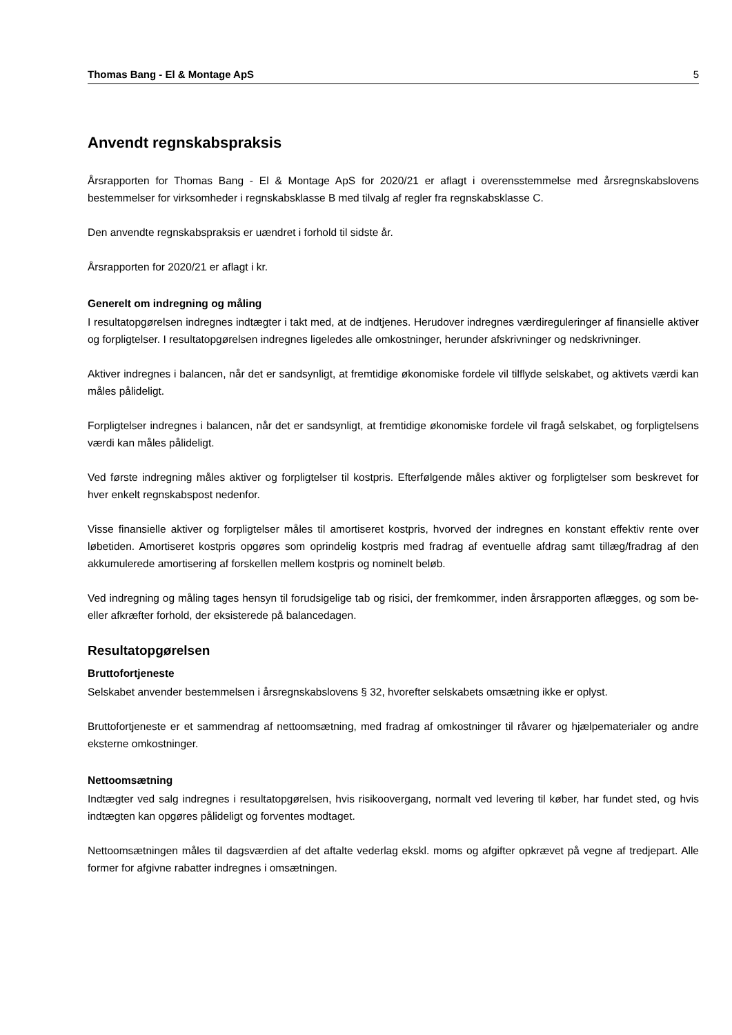Thomas Bang - El & Montage ApS 5
Anvendt regnskabspraksis
Årsrapporten for Thomas Bang - El & Montage ApS for 2020/21 er aflagt i overensstemmelse med årsregnskabslovens bestemmelser for virksomheder i regnskabsklasse B med tilvalg af regler fra regnskabsklasse C.
Den anvendte regnskabspraksis er uændret i forhold til sidste år.
Årsrapporten for 2020/21 er aflagt i kr.
Generelt om indregning og måling
I resultatopgørelsen indregnes indtægter i takt med, at de indtjenes. Herudover indregnes værdireguleringer af finansielle aktiver og forpligtelser. I resultatopgørelsen indregnes ligeledes alle omkostninger, herunder afskrivninger og nedskrivninger.
Aktiver indregnes i balancen, når det er sandsynligt, at fremtidige økonomiske fordele vil tilflyde selskabet, og aktivets værdi kan måles pålideligt.
Forpligtelser indregnes i balancen, når det er sandsynligt, at fremtidige økonomiske fordele vil fragå selskabet, og forpligtelsens værdi kan måles pålideligt.
Ved første indregning måles aktiver og forpligtelser til kostpris. Efterfølgende måles aktiver og forpligtelser som beskrevet for hver enkelt regnskabspost nedenfor.
Visse finansielle aktiver og forpligtelser måles til amortiseret kostpris, hvorved der indregnes en konstant effektiv rente over løbetiden. Amortiseret kostpris opgøres som oprindelig kostpris med fradrag af eventuelle afdrag samt tillæg/fradrag af den akkumulerede amortisering af forskellen mellem kostpris og nominelt beløb.
Ved indregning og måling tages hensyn til forudsigelige tab og risici, der fremkommer, inden årsrapporten aflægges, og som be- eller afkræfter forhold, der eksisterede på balancedagen.
Resultatopgørelsen
Bruttofortjeneste
Selskabet anvender bestemmelsen i årsregnskabslovens § 32, hvorefter selskabets omsætning ikke er oplyst.
Bruttofortjeneste er et sammendrag af nettoomsætning, med fradrag af omkostninger til råvarer og hjælpematerialer og andre eksterne omkostninger.
Nettoomsætning
Indtægter ved salg indregnes i resultatopgørelsen, hvis risikoovergang, normalt ved levering til køber, har fundet sted, og hvis indtægten kan opgøres pålideligt og forventes modtaget.
Nettoomsætningen måles til dagsværdien af det aftalte vederlag ekskl. moms og afgifter opkrævet på vegne af tredjepart. Alle former for afgivne rabatter indregnes i omsætningen.